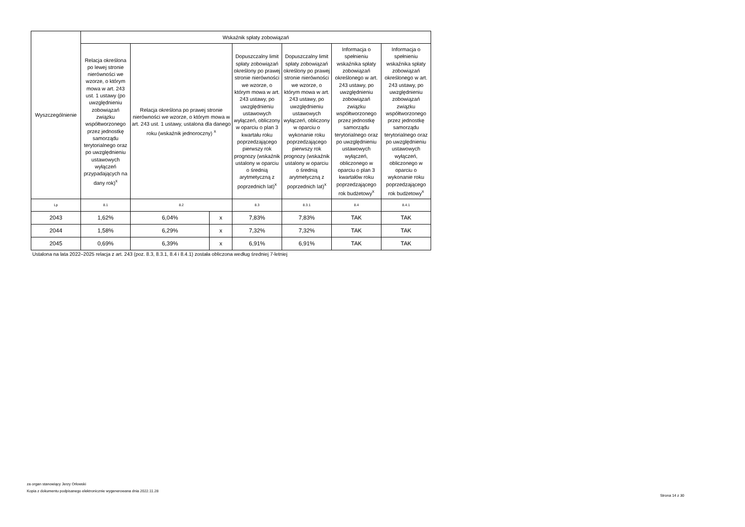| Wyszczególnienie | Wskaźnik spłaty zobowiązań | | | | | | |
| --- | --- | --- | --- | --- | --- | --- | --- |
| | Relacja określona po lewej stronie nierówności we wzorze, o którym mowa w art. 243 ust. 1 ustawy (po uwzględnieniu zobowiązań związku współtworzonego przez jednostkę samorządu terytorialnego oraz po uwzględnieniu ustawowych wyłączeń przypadających na dany rok)<sup>x</sup> | Relacja określona po prawej stronie nierówności we wzorze, o którym mowa w art. 243 ust. 1 ustawy, ustalona dla danego roku (wskaźnik jednoroczny) <sup>x</sup> | | Dopuszczalny limit spłaty zobowiązań określony po prawej stronie nierówności we wzorze, o którym mowa w art. 243 ustawy, po uwzględnieniu ustawowych wyłączeń, obliczony w oparciu o plan 3 kwartału roku poprzedzającego pierwszy rok prognozy (wskaźnik ustalony w oparciu o średnią arytmetyczną z poprzednich lat)<sup>x</sup> | Dopuszczalny limit spłaty zobowiązań określony po prawej stronie nierówności we wzorze, o którym mowa w art. 243 ustawy, po uwzględnieniu ustawowych wyłączeń, obliczony w oparciu o wykonanie roku poprzedzającego pierwszy rok prognozy (wskaźnik ustalony w oparciu o średnią arytmetyczną z poprzednich lat)<sup>x</sup> | Informacja o spełnieniu wskaźnika spłaty zobowiązań określonego w art. 243 ustawy, po uwzględnieniu zobowiązań związku współtworzonego przez jednostkę samorządu terytorialnego oraz po uwzględnieniu ustawowych wyłączeń, obliczonego w oparciu o plan 3 kwartałów roku poprzedzającego rok budżetowy<sup>x</sup> | Informacja o spełnieniu wskaźnika spłaty zobowiązań określonego w art. 243 ustawy, po uwzględnieniu zobowiązań związku współtworzonego przez jednostkę samorządu terytorialnego oraz po uwzględnieniu ustawowych wyłączeń, obliczonego w oparciu o wykonanie roku poprzedzającego rok budżetowy<sup>x</sup> |
| Lp | 8.1 | 8.2 | | 8.3 | 8.3.1 | 8.4 | 8.4.1 |
| 2043 | 1,62% | 6,04% | x | 7,83% | 7,83% | TAK | TAK |
| 2044 | 1,58% | 6,29% | x | 7,32% | 7,32% | TAK | TAK |
| 2045 | 0,69% | 6,39% | x | 6,91% | 6,91% | TAK | TAK |
Ustalona na lata 2022–2025 relacja z art. 243 (poz. 8.3, 8.3.1, 8.4 i 8.4.1) została obliczona według średniej 7-letniej
za organ stanowiący Jerzy Orłowski
Kopia z dokumentu podpisanego elektronicznie wygenerowana dnia 2022.11.28
Strona 14 z 30